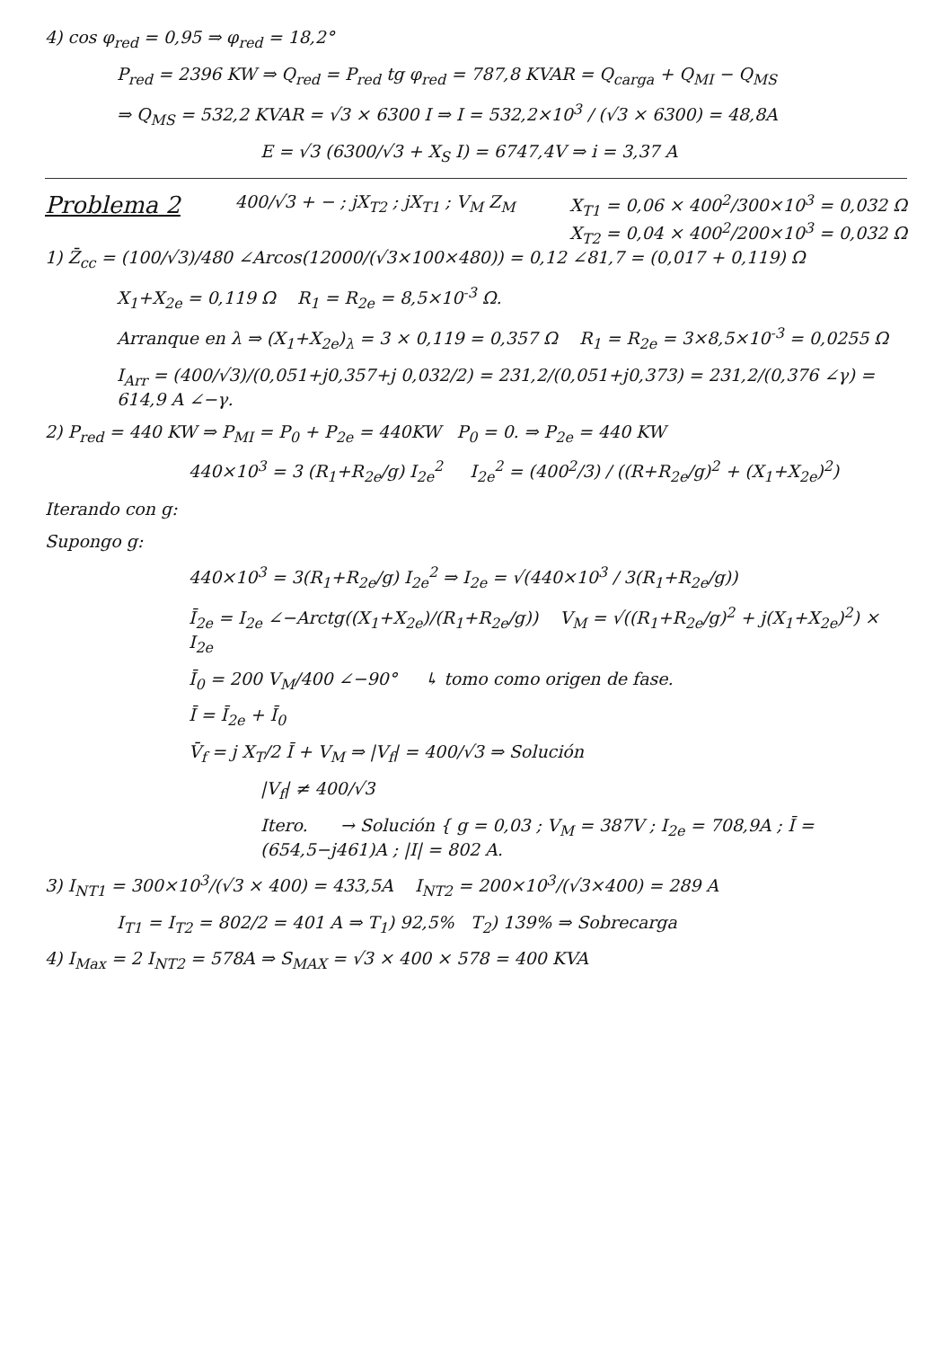4) cos φ<sub>red</sub> = 0,95 ⇒ φ<sub>red</sub> = 18,2°
P<sub>red</sub> = 2396 KW ⇒ Q<sub>red</sub> = P<sub>red</sub> tg φ<sub>red</sub> = 787,8 KVAR = Q<sub>carga</sub> + Q<sub>MI</sub> − Q<sub>MS</sub>
⇒ Q<sub>MS</sub> = 532,2 KVAR = √3 × 6300 I ⇒ I = 532,2×10<sup>3</sup> / (√3 × 6300) = 48,8A
E = √3 (6300/√3 + X<sub>S</sub> I) = 6747,4V ⇒ i = 3,37 A
Problema 2
400/√3 + − ; jX<sub>T2</sub> ; jX<sub>T1</sub> ; V<sub>M</sub> Z<sub>M</sub>
X<sub>T1</sub> = 0,06 × 400<sup>2</sup>/300×10<sup>3</sup> = 0,032 Ω
X<sub>T2</sub> = 0,04 × 400<sup>2</sup>/200×10<sup>3</sup> = 0,032 Ω
1) Z̄<sub>cc</sub> = (100/√3)/480 ∠Arcos(12000/(√3×100×480)) = 0,12 ∠81,7 = (0,017 + 0,119) Ω
X<sub>1</sub>+X<sub>2e</sub> = 0,119 Ω R<sub>1</sub> = R<sub>2e</sub> = 8,5×10<sup>-3</sup> Ω.
Arranque en λ ⇒ (X<sub>1</sub>+X<sub>2e</sub>)<sub>λ</sub> = 3 × 0,119 = 0,357 Ω R<sub>1</sub> = R<sub>2e</sub> = 3×8,5×10<sup>-3</sup> = 0,0255 Ω
I<sub>Arr</sub> = (400/√3)/(0,051+j0,357+j 0,032/2) = 231,2/(0,051+j0,373) = 231,2/(0,376 ∠γ) = 614,9 A ∠−γ.
2) P<sub>red</sub> = 440 KW ⇒ P<sub>MI</sub> = P<sub>0</sub> + P<sub>2e</sub> = 440KW P<sub>0</sub> = 0. ⇒ P<sub>2e</sub> = 440 KW
440×10<sup>3</sup> = 3 (R<sub>1</sub>+R<sub>2e</sub>/g) I<sub>2e</sub><sup>2</sup> I<sub>2e</sub><sup>2</sup> = (400<sup>2</sup>/3) / ((R+R<sub>2e</sub>/g)<sup>2</sup> + (X<sub>1</sub>+X<sub>2e</sub>)<sup>2</sup>)
Iterando con g:
Supongo g:
440×10<sup>3</sup> = 3(R<sub>1</sub>+R<sub>2e</sub>/g) I<sub>2e</sub><sup>2</sup> ⇒ I<sub>2e</sub> = √(440×10<sup>3</sup> / 3(R<sub>1</sub>+R<sub>2e</sub>/g))
Ī<sub>2e</sub> = I<sub>2e</sub> ∠−Arctg((X<sub>1</sub>+X<sub>2e</sub>)/(R<sub>1</sub>+R<sub>2e</sub>/g)) V<sub>M</sub> = √((R<sub>1</sub>+R<sub>2e</sub>/g)<sup>2</sup> + j(X<sub>1</sub>+X<sub>2e</sub>)<sup>2</sup>) × I<sub>2e</sub>
Ī<sub>0</sub> = 200 V<sub>M</sub>/400 ∠−90° ↳ tomo como origen de fase.
Ī = Ī<sub>2e</sub> + Ī<sub>0</sub>
V̄<sub>f</sub> = j X<sub>T</sub>/2 Ī + V<sub>M</sub> ⇒ |V<sub>f</sub>| = 400/√3 ⇒ Solución
|V<sub>f</sub>| ≠ 400/√3
Itero. → Solución { g = 0,03 ; V<sub>M</sub> = 387V ; I<sub>2e</sub> = 708,9A ; Ī = (654,5−j461)A ; |I| = 802 A.
3) I<sub>NT1</sub> = 300×10<sup>3</sup>/(√3 × 400) = 433,5A I<sub>NT2</sub> = 200×10<sup>3</sup>/(√3×400) = 289 A
I<sub>T1</sub> = I<sub>T2</sub> = 802/2 = 401 A ⇒ T<sub>1</sub>) 92,5% T<sub>2</sub>) 139% ⇒ Sobrecarga
4) I<sub>Max</sub> = 2 I<sub>NT2</sub> = 578A ⇒ S<sub>MAX</sub> = √3 × 400 × 578 = 400 KVA